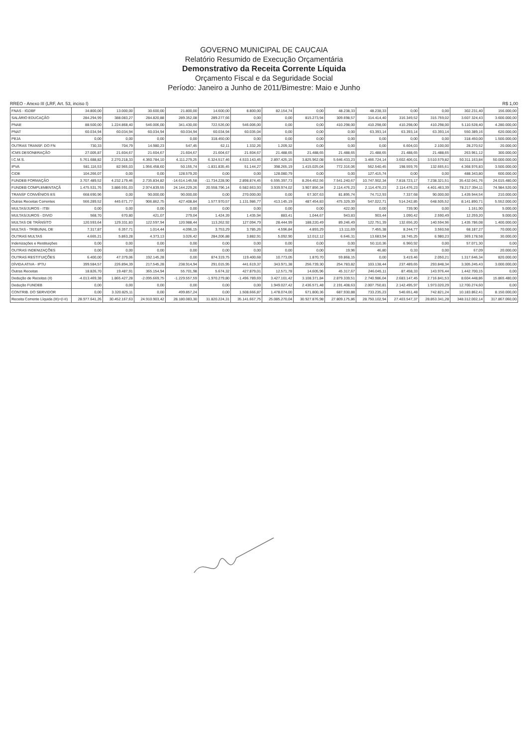GOVERNO MUNICIPAL DE CAUCAIA
Relatório Resumido de Execução Orçamentária
Demonstrativo da Receita Corrente Líquida
Orçamento Fiscal e da Seguridade Social
Período: Janeiro a Junho de 2011/Bimestre: Maio e Junho
RREO - Anexo III (LRF, Art. 53, inciso I) R$ 1,00
| FNAS - IGDBF | 34.800,00 | 13.000,00 | 30.600,00 | 21.800,00 | 14.600,00 | 8.800,00 | 82.154,74 | 0,00 | 48.238,33 | 48.238,33 | 0,00 | 0,00 | 302.231,40 | 156.000,00 |
| SALÁRIO EDUCAÇÃO | 284.294,99 | 388.083,27 | 284.820,88 | 289.352,08 | 289.277,66 | 0,00 | 0,00 | 815.273,94 | 309.698,57 | 314.414,40 | 316.349,52 | 315.759,02 | 3.607.324,43 | 3.600.000,00 |
| PNAE | 88.500,00 | 1.224.868,40 | 546.006,00 | 341.430,00 | 722.526,00 | 546.006,00 | 0,00 | 0,00 | 410.298,00 | 410.298,00 | 410.298,00 | 410.298,00 | 5.110.528,40 | 4.280.000,00 |
| PNAT | 60.034,94 | 60.034,94 | 60.034,94 | 60.034,94 | 60.034,94 | 60.035,04 | 0,00 | 0,00 | 0,00 | 63.393,14 | 63.393,14 | 63.393,14 | 550.389,16 | 620.000,00 |
| PEJA | 0,00 | 0,00 | 0,00 | 0,00 | 318.450,00 | 0,00 | 0,00 | 0,00 | 0,00 | 0,00 | 0,00 | 0,00 | 318.450,00 | 1.500.000,00 |
| OUTRAS TRANSF. DO FN | 730,33 | 704,79 | 14.980,23 | 547,45 | 62,11 | 1.332,26 | 1.209,32 | 0,00 | 0,00 | 0,00 | 6.604,03 | 2.100,00 | 28.270,52 | 20.000,00 |
| ICMS DESONERAÇÃO | 27.005,87 | 21.604,67 | 21.604,67 | 21.604,67 | 21.604,67 | 21.604,67 | 21.488,65 | 21.488,65 | 21.488,65 | 21.488,65 | 21.488,65 | 21.488,65 | 263.961,12 | 300.000,00 |
| I.C.M.S. | 5.761.688,82 | 2.270.218,33 | 4.360.784,10 | 4.111.279,25 | 6.324.517,46 | 4.533.143,45 | 2.897.425,15 | 3.825.962,08 | 5.646.433,23 | 3.466.724,14 | 3.602.406,01 | 3.510.579,82 | 50.311.163,84 | 50.000.000,00 |
| IPVA | 581.116,53 | 82.965,03 | 1.956.458,60 | 50.155,74 | -1.831.835,45 | 51.144,27 | 398.265,19 | 1.415.025,04 | 772.316,06 | 562.540,45 | 198.559,76 | 132.665,61 | 4.368.976,83 | 3.500.000,00 |
| CIDE | 104.266,07 | 0,00 | 0,00 | 128.579,20 | 0,00 | 0,00 | 128.080,79 | 0,00 | 0,00 | 127.415,74 | 0,00 | 0,00 | 488.343,80 | 600.000,00 |
| FUNDEB FORMAÇÃO | 3.707.489,52 | 4.232.179,46 | 2.735.834,82 | -14.614.145,58 | -11.734.228,90 | 2.898.874,45 | 6.595.397,73 | 8.264.452,56 | 7.541.240,67 | 10.747.902,34 | 7.818.723,17 | 7.238.321,51 | 35.432.041,76 | 24.015.480,00 |
| FUNDEB COMPLEMENTAÇÃ | 1.475.531,76 | 3.886.591,03 | 2.974.839,55 | 24.144.229,26 | 20.558.796,14 | 6.582.663,93 | 3.939.974,02 | 3.907.856,34 | 2.114.476,23 | 2.114.476,23 | 2.114.476,23 | 4.401.463,39 | 78.217.394,11 | 74.984.520,00 |
| TRANSF CONVÊNIOS ES | 668.690,96 | 0,00 | 90.000,00 | 90.000,00 | 0,00 | 270.000,00 | 0,00 | 67.307,63 | 81.895,74 | 74.712,93 | 7.337,68 | 90.000,00 | 1.439.944,54 | 210.000,00 |
| Outras Receitas Correntes | 566.289,52 | 445.671,77 | 906.862,75 | 427.408,84 | 1.577.970,57 | 1.131.986,77 | 413.145,19 | 487.454,83 | 475.329,39 | 547.022,71 | 514.242,85 | 648.505,52 | 8.141.890,71 | 5.552.000,00 |
| MULTAS/JUROS - ITBI | 0,00 | 0,00 | 0,00 | 0,00 | 0,00 | 0,00 | 0,00 | 0,00 | 422,00 | 0,00 | 739,90 | 0,00 | 1.161,90 | 5.000,00 |
| MULTAS/JUROS - DIVID | 568,70 | 670,80 | 421,07 | 279,04 | 1.424,39 | 1.435,94 | 883,41 | 1.044,67 | 943,83 | 903,44 | 1.090,42 | 2.590,49 | 12.259,20 | 9.000,00 |
| MULTAS DE TRÂNSITO | 120.593,64 | 129.331,83 | 122.597,94 | 120.988,44 | 113.262,92 | 127.094,79 | 28.444,99 | 188.220,49 | 89.246,49 | 122.751,39 | 132.656,20 | 140.594,96 | 1.435.786,08 | 1.400.000,00 |
| MULTAS - TRIBUNAL DE | 7.317,87 | 6.357,71 | 1.014,44 | 4.096,15 | 3.753,29 | 3.785,26 | 4.596,84 | 4.893,29 | 13.111,69 | 7.455,38 | 8.244,77 | 3.560,58 | 68.187,27 | 70.000,00 |
| OUTRAS MULTAS | 4.665,21 | 5.863,28 | 4.373,13 | 3.026,42 | 284.206,88 | 3.882,91 | 5.092,90 | 12.012,12 | 6.646,31 | 13.683,94 | 18.745,25 | 6.980,23 | 369.178,58 | 30.000,00 |
| Indenizações e Restituições | 0,00 | 0,00 | 0,00 | 0,00 | 0,00 | 0,00 | 0,00 | 0,00 | 0,00 | 50.110,36 | 6.960,92 | 0,00 | 57.071,30 | 0,00 |
| OUTRAS INDENIZAÇÕES | 0,00 | 0,00 | 0,00 | 0,00 | 0,00 | 0,00 | 0,00 | 0,00 | 19,96 | 46,80 | 0,33 | 0,00 | 67,09 | 20.000,00 |
| OUTRAS RESTITUIÇÕES | 6.400,00 | 47.379,06 | 192.145,28 | 0,00 | 874.319,75 | 119.400,68 | 10.773,05 | 1.870,70 | 59.868,15 | 0,00 | 3.419,46 | 2.050,21 | 1.317.646,34 | 820.000,00 |
| DÍVIDA ATIVA - IPTU | 399.584,57 | 226.894,39 | 217.545,28 | 238.914,94 | 291.015,95 | 441.619,37 | 343.971,38 | 256.739,30 | 254.783,82 | 103.138,44 | 237.489,65 | 293.848,34 | 3.305.245,43 | 3.000.000,00 |
| Outras Receitas | 18.826,70 | 19.487,91 | 365.154,94 | 55.701,98 | 5.674,32 | 427.879,01 | 12.571,78 | 14.605,96 | 45.317,67 | 246.045,11 | 87.458,33 | 143.976,44 | 1.442.700,15 | 0,00 |
| Dedução de Receitas (II) | -4.013.469,38 | 1.865.427,28 | -2.095.669,75 | -1.229.557,59 | -1.970.279,80 | -1.496.789,69 | 3.427.101,42 | 3.108.371,84 | 2.879.339,51 | 2.740.986,04 | 2.683.147,45 | 2.716.841,53 | 8.604.448,86 | 15.865.480,00 |
| Dedução FUNDEB | 0,00 | 0,00 | 0,00 | 0,00 | 0,00 | 0,00 | 1.949.027,42 | 2.436.571,48 | 2.191.408,63 | 2.007.750,81 | 2.142.495,97 | 1.973.020,29 | 12.700.274,60 | 0,00 |
| CONTRIB. DO SERVIDOR | 0,00 | 3.320.825,11 | 0,00 | 499.857,24 | 0,00 | 1.508.666,87 | 1.478.074,00 | 671.800,36 | 687.930,88 | 733.235,23 | 540.651,48 | 742.821,24 | 10.183.862,41 | 8.150.000,00 |
| Receita Corrente Líquida (III)=(I-II) | 28.977.641,26 | 30.452.167,63 | 24.910.903,42 | 28.180.083,30 | 31.820.224,31 | 35.141.667,75 | 25.085.270,04 | 30.927.876,98 | 27.809.175,86 | 28.750.102,94 | 27.403.547,37 | 28.853.341,28 | 348.312.002,14 | 317.867.060,00 |